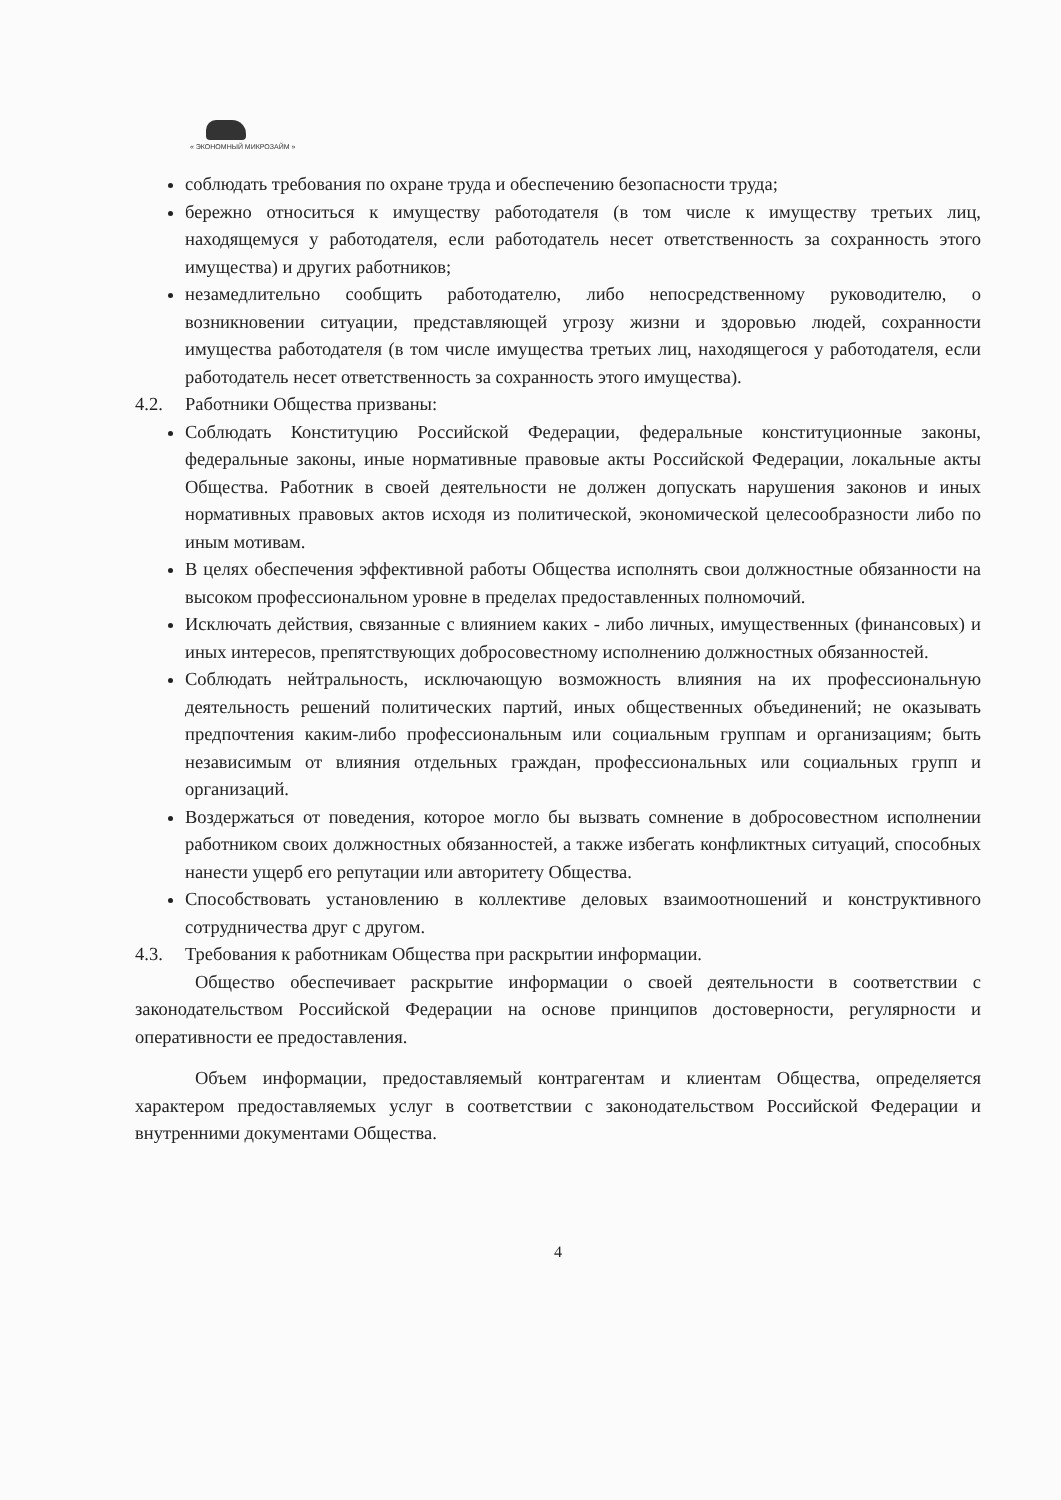« ЭКОНОМНЫЙ МИКРОЗАЙМ »
соблюдать требования по охране труда и обеспечению безопасности труда;
бережно относиться к имуществу работодателя (в том числе к имуществу третьих лиц, находящемуся у работодателя, если работодатель несет ответственность за сохранность этого имущества) и других работников;
незамедлительно сообщить работодателю, либо непосредственному руководителю, о возникновении ситуации, представляющей угрозу жизни и здоровью людей, сохранности имущества работодателя (в том числе имущества третьих лиц, находящегося у работодателя, если работодатель несет ответственность за сохранность этого имущества).
4.2. Работники Общества призваны:
Соблюдать Конституцию Российской Федерации, федеральные конституционные законы, федеральные законы, иные нормативные правовые акты Российской Федерации, локальные акты Общества. Работник в своей деятельности не должен допускать нарушения законов и иных нормативных правовых актов исходя из политической, экономической целесообразности либо по иным мотивам.
В целях обеспечения эффективной работы Общества исполнять свои должностные обязанности на высоком профессиональном уровне в пределах предоставленных полномочий.
Исключать действия, связанные с влиянием каких - либо личных, имущественных (финансовых) и иных интересов, препятствующих добросовестному исполнению должностных обязанностей.
Соблюдать нейтральность, исключающую возможность влияния на их профессиональную деятельность решений политических партий, иных общественных объединений; не оказывать предпочтения каким-либо профессиональным или социальным группам и организациям; быть независимым от влияния отдельных граждан, профессиональных или социальных групп и организаций.
Воздержаться от поведения, которое могло бы вызвать сомнение в добросовестном исполнении работником своих должностных обязанностей, а также избегать конфликтных ситуаций, способных нанести ущерб его репутации или авторитету Общества.
Способствовать установлению в коллективе деловых взаимоотношений и конструктивного сотрудничества друг с другом.
4.3. Требования к работникам Общества при раскрытии информации.
Общество обеспечивает раскрытие информации о своей деятельности в соответствии с законодательством Российской Федерации на основе принципов достоверности, регулярности и оперативности ее предоставления.
Объем информации, предоставляемый контрагентам и клиентам Общества, определяется характером предоставляемых услуг в соответствии с законодательством Российской Федерации и внутренними документами Общества.
4